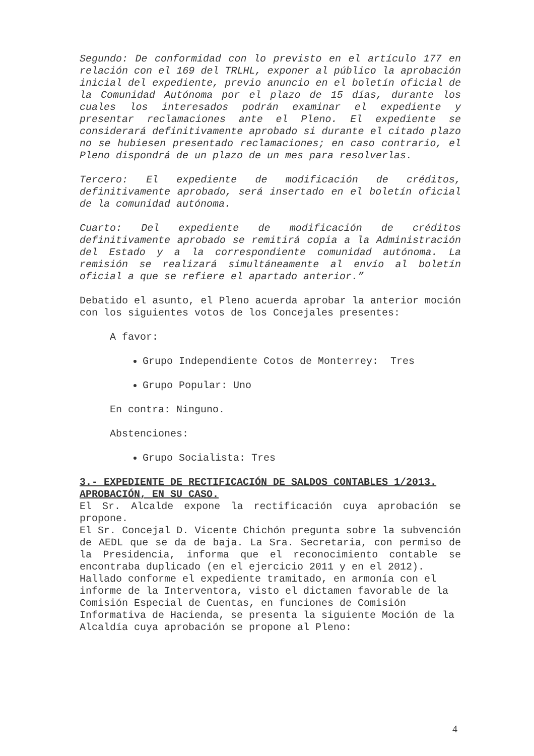Segundo: De conformidad con lo previsto en el artículo 177 en relación con el 169 del TRLHL, exponer al público la aprobación inicial del expediente, previo anuncio en el boletín oficial de la Comunidad Autónoma por el plazo de 15 días, durante los cuales los interesados podrán examinar el expediente y presentar reclamaciones ante el Pleno. El expediente se considerará definitivamente aprobado si durante el citado plazo no se hubiesen presentado reclamaciones; en caso contrario, el Pleno dispondrá de un plazo de un mes para resolverlas.
Tercero: El expediente de modificación de créditos, definitivamente aprobado, será insertado en el boletín oficial de la comunidad autónoma.
Cuarto: Del expediente de modificación de créditos definitivamente aprobado se remitirá copia a la Administración del Estado y a la correspondiente comunidad autónoma. La remisión se realizará simultáneamente al envío al boletín oficial a que se refiere el apartado anterior.”
Debatido el asunto, el Pleno acuerda aprobar la anterior moción con los siguientes votos de los Concejales presentes:
A favor:
Grupo Independiente Cotos de Monterrey: Tres
Grupo Popular: Uno
En contra: Ninguno.
Abstenciones:
Grupo Socialista: Tres
3.- EXPEDIENTE DE RECTIFICACIÓN DE SALDOS CONTABLES 1/2013. APROBACIÓN, EN SU CASO.
El Sr. Alcalde expone la rectificación cuya aprobación se propone.
El Sr. Concejal D. Vicente Chichón pregunta sobre la subvención de AEDL que se da de baja. La Sra. Secretaria, con permiso de la Presidencia, informa que el reconocimiento contable se encontraba duplicado (en el ejercicio 2011 y en el 2012).
Hallado conforme el expediente tramitado, en armonía con el informe de la Interventora, visto el dictamen favorable de la Comisión Especial de Cuentas, en funciones de Comisión Informativa de Hacienda, se presenta la siguiente Moción de la Alcaldía cuya aprobación se propone al Pleno:
4